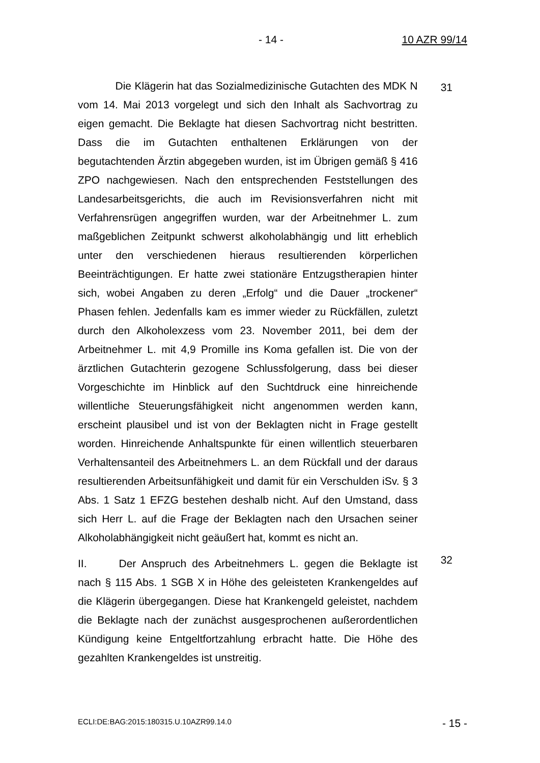- 14 - 10 AZR 99/14
    Die Klägerin hat das Sozialmedizinische Gutachten des MDK N vom 14. Mai 2013 vorgelegt und sich den Inhalt als Sachvortrag zu eigen gemacht. Die Beklagte hat diesen Sachvortrag nicht bestritten. Dass die im Gutachten enthaltenen Erklärungen von der begutachtenden Ärztin abgegeben wurden, ist im Übrigen gemäß § 416 ZPO nachgewiesen. Nach den entsprechenden Feststellungen des Landesarbeitsgerichts, die auch im Revisionsverfahren nicht mit Verfahrensrügen angegriffen wurden, war der Arbeitnehmer L. zum maßgeblichen Zeitpunkt schwerst alkoholabhängig und litt erheblich unter den verschiedenen hieraus resultierenden körperlichen Beeinträchtigungen. Er hatte zwei stationäre Entzugstherapien hinter sich, wobei Angaben zu deren „Erfolg“ und die Dauer „trockener“ Phasen fehlen. Jedenfalls kam es immer wieder zu Rückfällen, zuletzt durch den Alkoholexzess vom 23. November 2011, bei dem der Arbeitnehmer L. mit 4,9 Promille ins Koma gefallen ist. Die von der ärztlichen Gutachterin gezogene Schlussfolgerung, dass bei dieser Vorgeschichte im Hinblick auf den Suchtdruck eine hinreichende willentliche Steuerungsfähigkeit nicht angenommen werden kann, erscheint plausibel und ist von der Beklagten nicht in Frage gestellt worden. Hinreichende Anhaltspunkte für einen willentlich steuerbaren Verhaltensanteil des Arbeitnehmers L. an dem Rückfall und der daraus resultierenden Arbeitsunfähigkeit und damit für ein Verschulden iSv. § 3 Abs. 1 Satz 1 EFZG bestehen deshalb nicht. Auf den Umstand, dass sich Herr L. auf die Frage der Beklagten nach den Ursachen seiner Alkoholabhängigkeit nicht geäußert hat, kommt es nicht an.
31
II.   Der Anspruch des Arbeitnehmers L. gegen die Beklagte ist nach § 115 Abs. 1 SGB X in Höhe des geleisteten Krankengeldes auf die Klägerin übergegangen. Diese hat Krankengeld geleistet, nachdem die Beklagte nach der zunächst ausgesprochenen außerordentlichen Kündigung keine Entgeltfortzahlung erbracht hatte. Die Höhe des gezahlten Krankengeldes ist unstreitig.
32
ECLI:DE:BAG:2015:180315.U.10AZR99.14.0 - 15 -